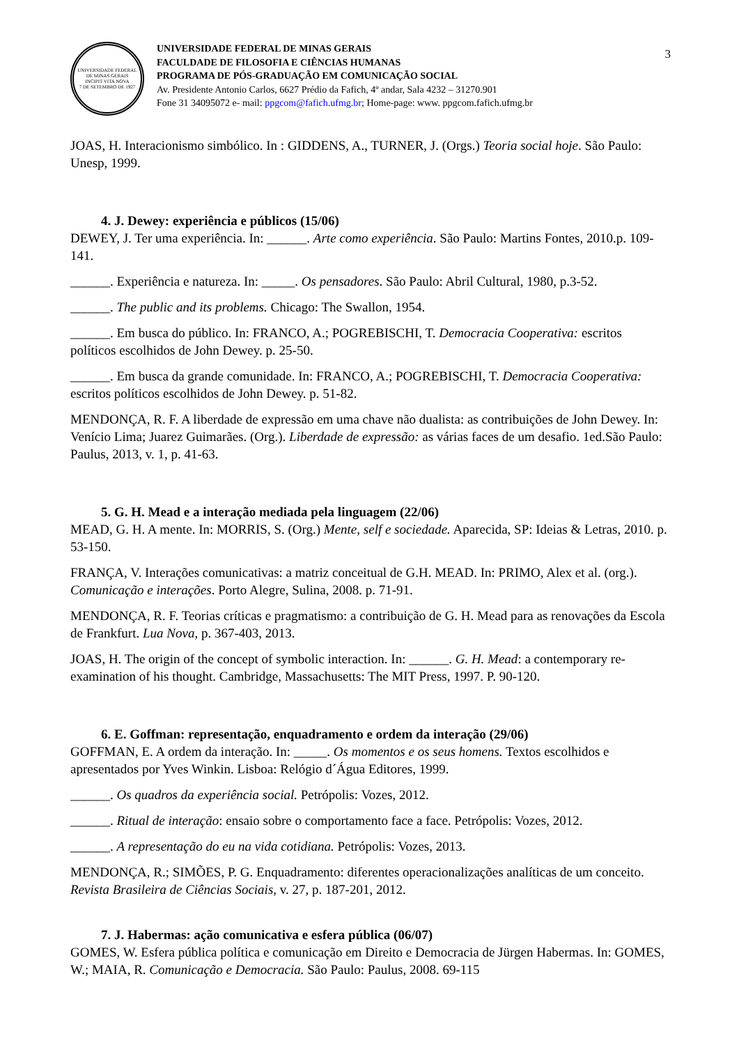UNIVERSIDADE FEDERAL DE MINAS GERAIS
INCIPIT VITA NOVA
7 DE SETEMBRO DE 1927
UNIVERSIDADE FEDERAL DE MINAS GERAIS
FACULDADE DE FILOSOFIA E CIÊNCIAS HUMANAS
PROGRAMA DE PÓS-GRADUAÇÃO EM COMUNICAÇÃO SOCIAL
Av. Presidente Antonio Carlos, 6627 Prédio da Fafich, 4º andar, Sala 4232 – 31270.901
Fone 31 34095072 e- mail: ppgcom@fafich.ufmg.br; Home-page: www. ppgcom.fafich.ufmg.br
3
JOAS, H. Interacionismo simbólico. In : GIDDENS, A., TURNER, J. (Orgs.) Teoria social hoje. São Paulo: Unesp, 1999.
4. J. Dewey: experiência e públicos (15/06)
DEWEY, J. Ter uma experiência. In: ______. Arte como experiência. São Paulo: Martins Fontes, 2010.p. 109-141.
______. Experiência e natureza. In: _____. Os pensadores. São Paulo: Abril Cultural, 1980, p.3-52.
______. The public and its problems. Chicago: The Swallon, 1954.
______. Em busca do público. In: FRANCO, A.; POGREBISCHI, T. Democracia Cooperativa: escritos políticos escolhidos de John Dewey. p. 25-50.
______. Em busca da grande comunidade. In: FRANCO, A.; POGREBISCHI, T. Democracia Cooperativa: escritos políticos escolhidos de John Dewey. p. 51-82.
MENDONÇA, R. F. A liberdade de expressão em uma chave não dualista: as contribuições de John Dewey. In: Venício Lima; Juarez Guimarães. (Org.). Liberdade de expressão: as várias faces de um desafio. 1ed.São Paulo: Paulus, 2013, v. 1, p. 41-63.
5. G. H. Mead e a interação mediada pela linguagem (22/06)
MEAD, G. H. A mente. In: MORRIS, S. (Org.) Mente, self e sociedade. Aparecida, SP: Ideias & Letras, 2010. p. 53-150.
FRANÇA, V. Interações comunicativas: a matriz conceitual de G.H. MEAD. In: PRIMO, Alex et al. (org.). Comunicação e interações. Porto Alegre, Sulina, 2008. p. 71-91.
MENDONÇA, R. F. Teorias críticas e pragmatismo: a contribuição de G. H. Mead para as renovações da Escola de Frankfurt. Lua Nova, p. 367-403, 2013.
JOAS, H. The origin of the concept of symbolic interaction. In: ______. G. H. Mead: a contemporary re-examination of his thought. Cambridge, Massachusetts: The MIT Press, 1997. P. 90-120.
6. E. Goffman: representação, enquadramento e ordem da interação (29/06)
GOFFMAN, E. A ordem da interação. In: _____. Os momentos e os seus homens. Textos escolhidos e apresentados por Yves Winkin. Lisboa: Relógio d´Água Editores, 1999.
______. Os quadros da experiência social. Petrópolis: Vozes, 2012.
______. Ritual de interação: ensaio sobre o comportamento face a face. Petrópolis: Vozes, 2012.
______. A representação do eu na vida cotidiana. Petrópolis: Vozes, 2013.
MENDONÇA, R.; SIMÕES, P. G. Enquadramento: diferentes operacionalizações analíticas de um conceito. Revista Brasileira de Ciências Sociais, v. 27, p. 187-201, 2012.
7. J. Habermas: ação comunicativa e esfera pública (06/07)
GOMES, W. Esfera pública política e comunicação em Direito e Democracia de Jürgen Habermas. In: GOMES, W.; MAIA, R. Comunicação e Democracia. São Paulo: Paulus, 2008. 69-115